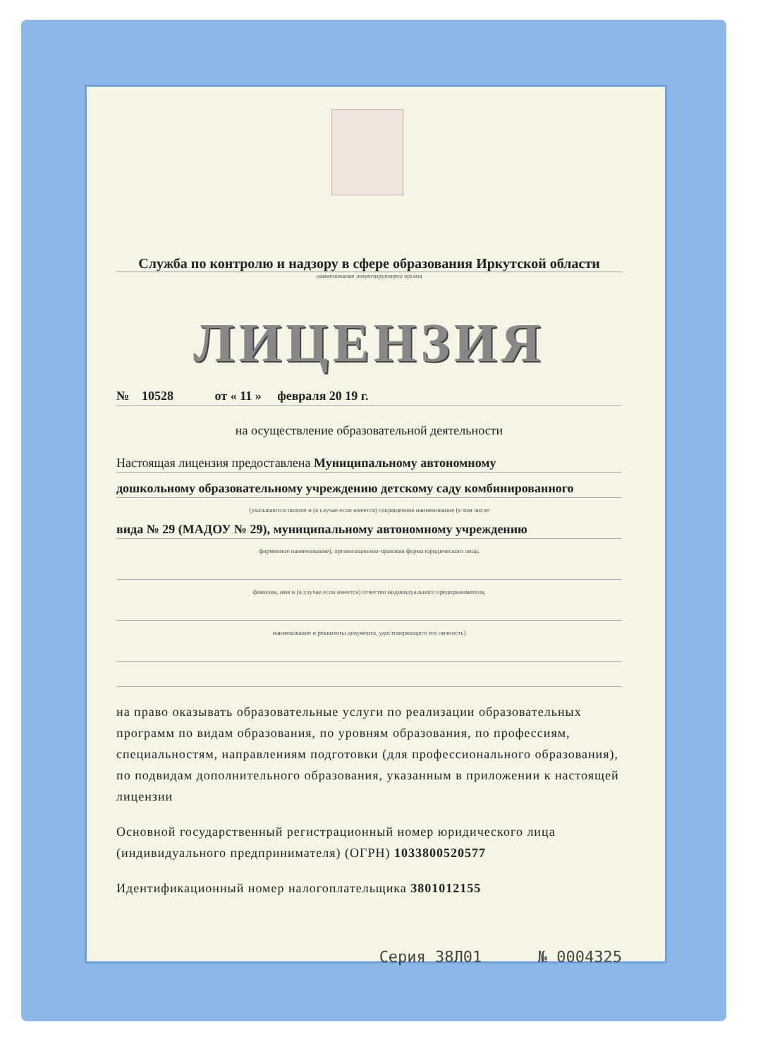Служба по контролю и надзору в сфере образования Иркутской области
наименование лицензирующего органа
ЛИЦЕНЗИЯ
№ 10528 от « 11 » февраля 20 19 г.
на осуществление образовательной деятельности
Настоящая лицензия предоставлена Муниципальному автономному
дошкольному образовательному учреждению детскому саду комбинированного
(указываются полное и (в случае если имеется) сокращенное наименование (в том числе
вида № 29 (МАДОУ № 29), муниципальному автономному учреждению
фирменное наименование), организационно-правовая форма юридического лица,
фамилия, имя и (в случае если имеется) отчество индивидуального предпринимателя,
наименование и реквизиты документа, удостоверяющего его личность)
на право оказывать образовательные услуги по реализации образовательных программ по видам образования, по уровням образования, по профессиям, специальностям, направлениям подготовки (для профессионального образования), по подвидам дополнительного образования, указанным в приложении к настоящей лицензии
Основной государственный регистрационный номер юридического лица (индивидуального предпринимателя) (ОГРН) 1033800520577
Идентификационный номер налогоплательщика 3801012155
Серия 38Л01 № 0004325